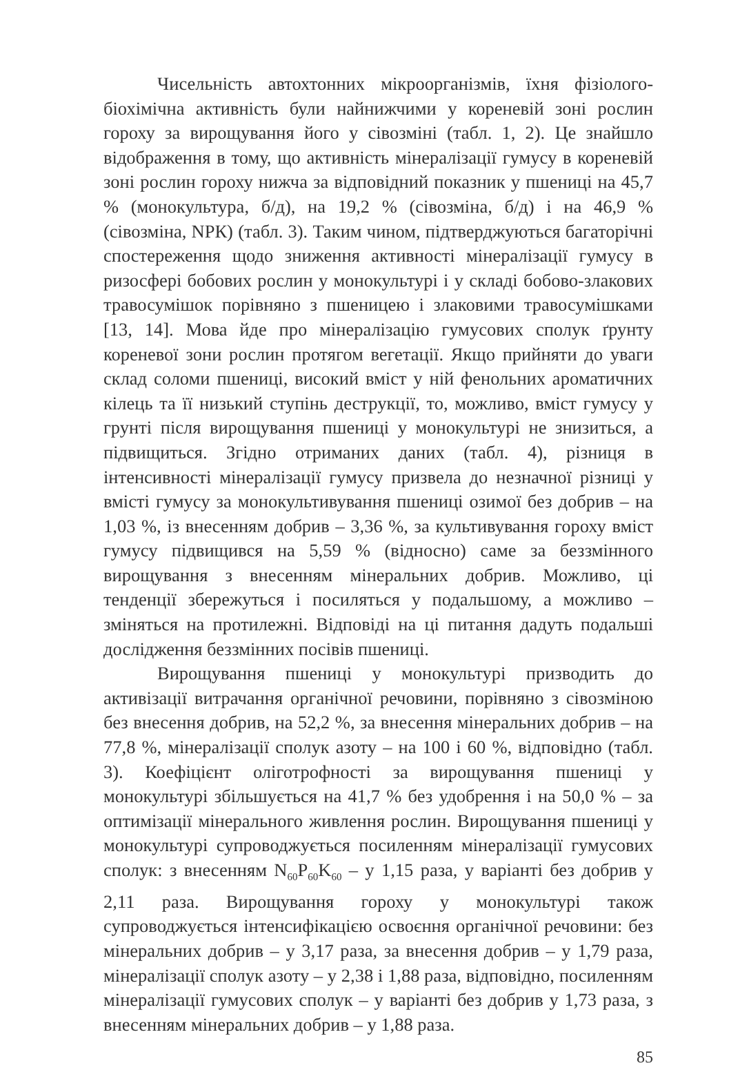Чисельність автохтонних мікроорганізмів, їхня фізіолого-біохімічна активність були найнижчими у кореневій зоні рослин гороху за вирощування його у сівозміні (табл. 1, 2). Це знайшло відображення в тому, що активність мінералізації гумусу в кореневій зоні рослин гороху нижча за відповідний показник у пшениці на 45,7 % (монокультура, б/д), на 19,2 % (сівозміна, б/д) і на 46,9 % (сівозміна, NPК) (табл. 3). Таким чином, підтверджуються багаторічні спостереження щодо зниження активності мінералізації гумусу в ризосфері бобових рослин у монокультурі і у складі бобово-злакових травосумішок порівняно з пшеницею і злаковими травосумішками [13, 14]. Мова йде про мінералізацію гумусових сполук ґрунту кореневої зони рослин протягом вегетації. Якщо прийняти до уваги склад соломи пшениці, високий вміст у ній фенольних ароматичних кілець та її низький ступінь деструкції, то, можливо, вміст гумусу у грунті після вирощування пшениці у монокультурі не знизиться, а підвищиться. Згідно отриманих даних (табл. 4), різниця в інтенсивності мінералізації гумусу призвела до незначної різниці у вмісті гумусу за монокультивування пшениці озимої без добрив – на 1,03 %, із внесенням добрив – 3,36 %, за культивування гороху вміст гумусу підвищився на 5,59 % (відносно) саме за беззмінного вирощування з внесенням мінеральних добрив. Можливо, ці тенденції збережуться і посиляться у подальшому, а можливо – зміняться на протилежні. Відповіді на ці питання дадуть подальші дослідження беззмінних посівів пшениці.
Вирощування пшениці у монокультурі призводить до активізації витрачання органічної речовини, порівняно з сівозміною без внесення добрив, на 52,2 %, за внесення мінеральних добрив – на 77,8 %, мінералізації сполук азоту – на 100 і 60 %, відповідно (табл. 3). Коефіцієнт оліготрофності за вирощування пшениці у монокультурі збільшується на 41,7 % без удобрення і на 50,0 % – за оптимізації мінерального живлення рослин. Вирощування пшениці у монокультурі супроводжується посиленням мінералізації гумусових сполук: з внесенням N<sub>60</sub>P<sub>60</sub>K<sub>60</sub> – у 1,15 раза, у варіанті без добрив у 2,11 раза. Вирощування гороху у монокультурі також супроводжується інтенсифікацією освоєння органічної речовини: без мінеральних добрив – у 3,17 раза, за внесення добрив – у 1,79 раза, мінералізації сполук азоту – у 2,38 і 1,88 раза, відповідно, посиленням мінералізації гумусових сполук – у варіанті без добрив у 1,73 раза, з внесенням мінеральних добрив – у 1,88 раза.
85